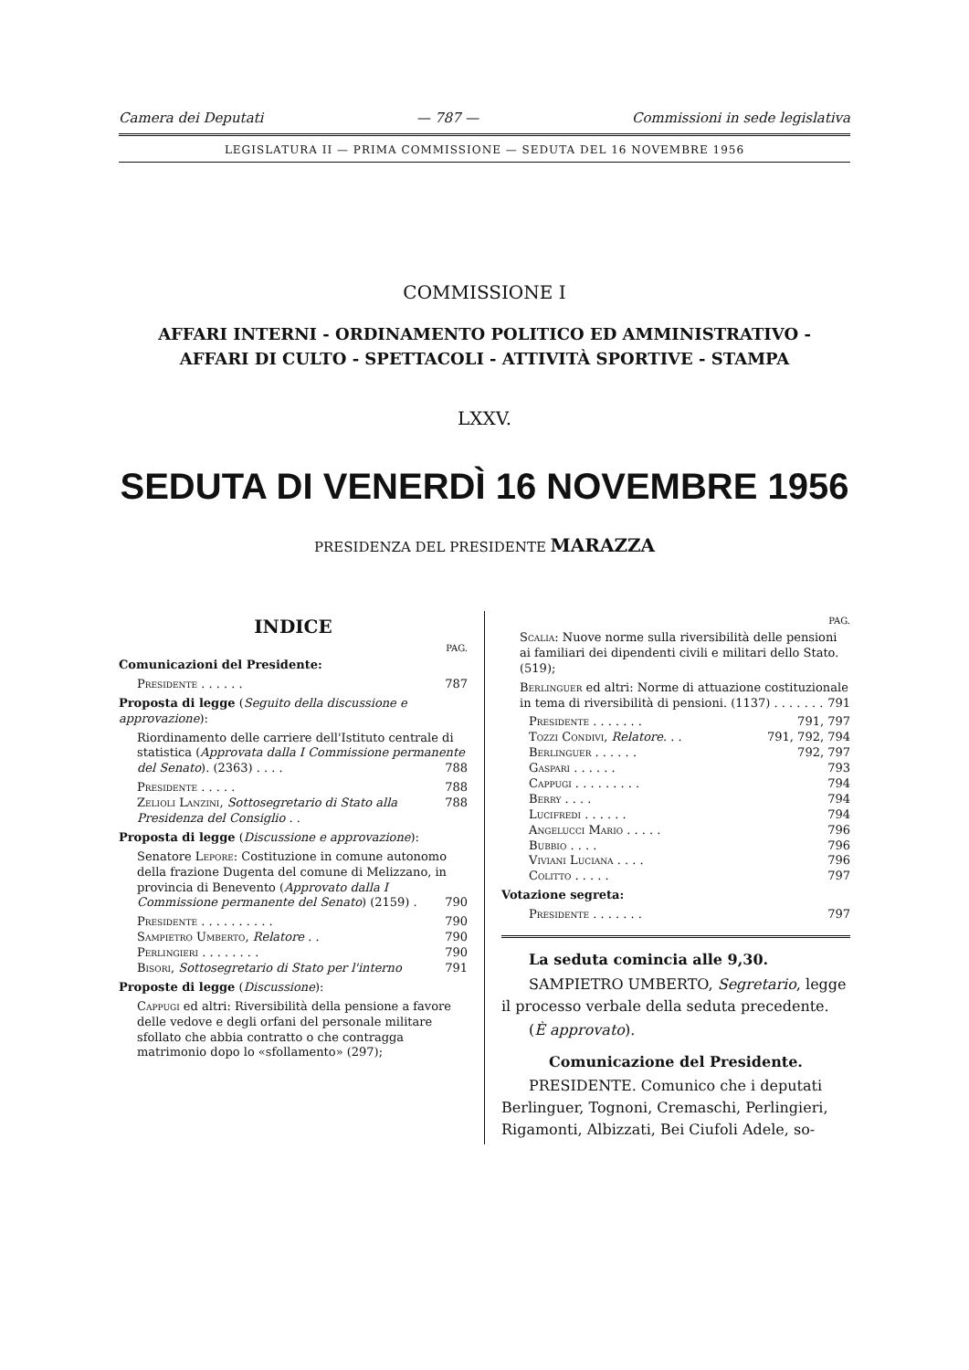Camera dei Deputati — 787 — Commissioni in sede legislativa
LEGISLATURA II — PRIMA COMMISSIONE — SEDUTA DEL 16 NOVEMBRE 1956
COMMISSIONE I
AFFARI INTERNI - ORDINAMENTO POLITICO ED AMMINISTRATIVO -
AFFARI DI CULTO - SPETTACOLI - ATTIVITÀ SPORTIVE - STAMPA
LXXV.
SEDUTA DI VENERDÌ 16 NOVEMBRE 1956
PRESIDENZA DEL PRESIDENTE MARAZZA
INDICE
PAG.
Comunicazioni del Presidente:
Presidente . . . . . . 787
Proposta di legge (Seguito della discussione e approvazione):
Riordinamento delle carriere dell'Istituto centrale di statistica (Approvata dalla I Commissione permanente del Senato). (2363) . . . . 788
Presidente . . . . . 788
Zelioli Lanzini, Sottosegretario di Stato alla Presidenza del Consiglio . . 788
Proposta di legge (Discussione e approvazione):
Senatore Lepore: Costituzione in comune autonomo della frazione Dugenta del comune di Melizzano, in provincia di Benevento (Approvato dalla I Commissione permanente del Senato) (2159) . 790
Presidente . . . . . . . . . . 790
Sampietro Umberto, Relatore . . 790
Perlingieri . . . . . . . . 790
Bisori, Sottosegretario di Stato per l'interno 791
Proposte di legge (Discussione):
Cappugi ed altri: Riversibilità della pensione a favore delle vedove e degli orfani del personale militare sfollato che abbia contratto o che contragga matrimonio dopo lo «sfollamento» (297);
PAG.
Scalia: Nuove norme sulla riversibilità delle pensioni ai familiari dei dipendenti civili e militari dello Stato. (519);
Berlinguer ed altri: Norme di attuazione costituzionale in tema di riversibilità di pensioni. (1137) . . . . . . . 791
Presidente . . . . . . . 791, 797
Tozzi Condivi, Relatore. . . 791, 792, 794
Berlinguer . . . . . . 792, 797
Gaspari . . . . . . 793
Cappugi . . . . . . . . . 794
Berry . . . . 794
Lucifredi . . . . . . 794
Angelucci Mario . . . . . 796
Bubbio . . . . 796
Viviani Luciana . . . . 796
Colitto . . . . . 797
Votazione segreta:
Presidente . . . . . . . 797
La seduta comincia alle 9,30.
SAMPIETRO UMBERTO, Segretario, legge il processo verbale della seduta precedente.
(È approvato).
Comunicazione del Presidente.
PRESIDENTE. Comunico che i deputati Berlinguer, Tognoni, Cremaschi, Perlingieri, Rigamonti, Albizzati, Bei Ciufoli Adele, so-